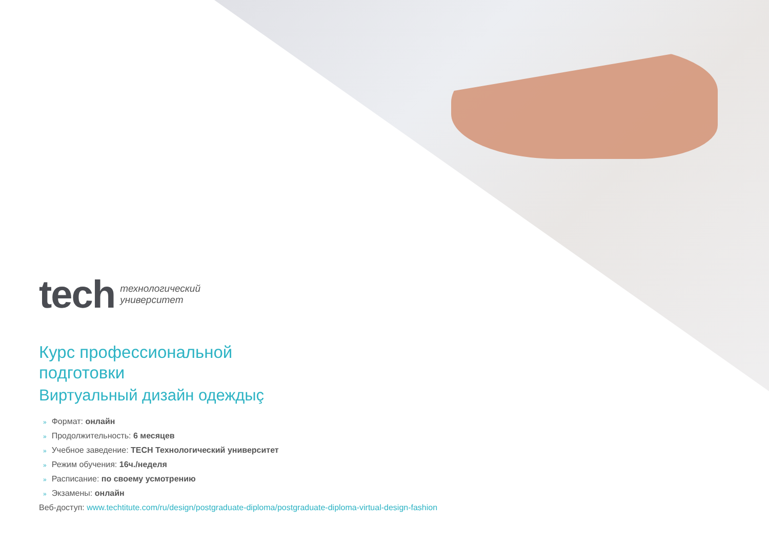tech
технологический
университет
Курс профессиональной
подготовки
Виртуальный дизайн одеждыç
» Формат: онлайн
» Продолжительность: 6 месяцев
» Учебное заведение: TECH Технологический университет
» Режим обучения: 16ч./неделя
» Расписание: по своему усмотрению
» Экзамены: онлайн
Веб-доступ: www.techtitute.com/ru/design/postgraduate-diploma/postgraduate-diploma-virtual-design-fashion